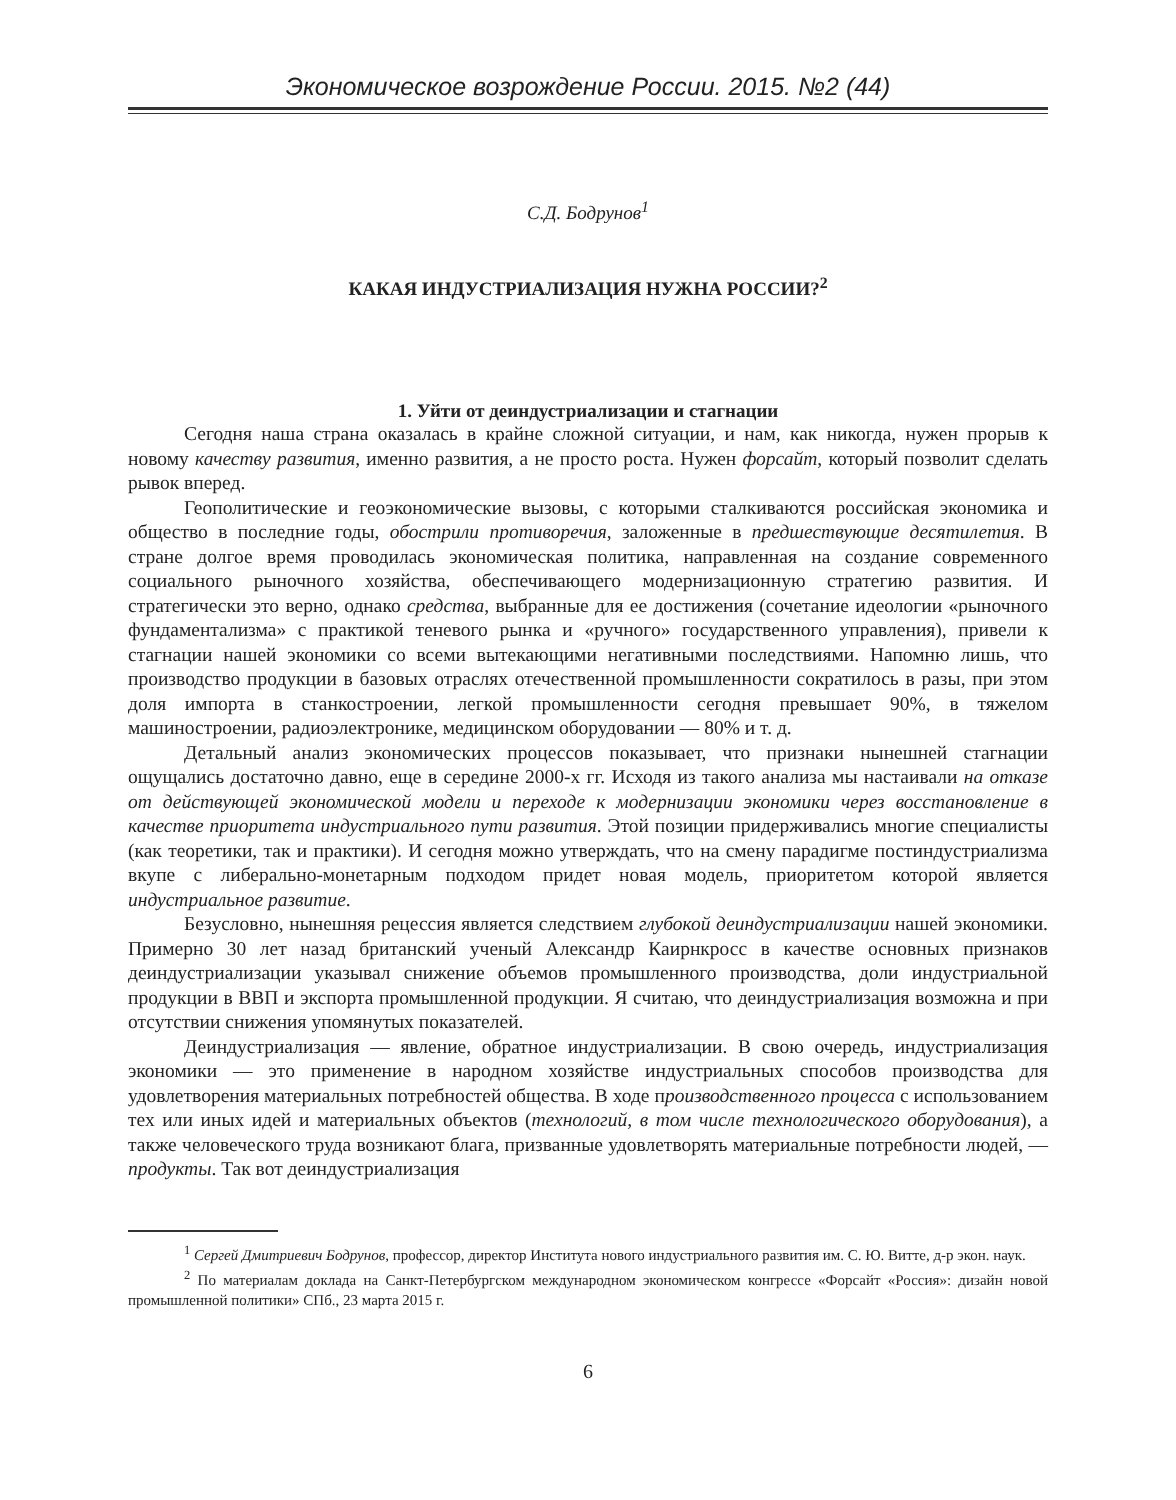Экономическое возрождение России. 2015. №2 (44)
С.Д. Бодрунов<sup>1</sup>
КАКАЯ ИНДУСТРИАЛИЗАЦИЯ НУЖНА РОССИИ?<sup>2</sup>
1. Уйти от деиндустриализации и стагнации
Сегодня наша страна оказалась в крайне сложной ситуации, и нам, как никогда, нужен прорыв к новому качеству развития, именно развития, а не просто роста. Нужен форсайт, который позволит сделать рывок вперед.
Геополитические и геоэкономические вызовы, с которыми сталкиваются российская экономика и общество в последние годы, обострили противоречия, заложенные в предшествующие десятилетия. В стране долгое время проводилась экономическая политика, направленная на создание современного социального рыночного хозяйства, обеспечивающего модернизационную стратегию развития. И стратегически это верно, однако средства, выбранные для ее достижения (сочетание идеологии «рыночного фундаментализма» с практикой теневого рынка и «ручного» государственного управления), привели к стагнации нашей экономики со всеми вытекающими негативными последствиями. Напомню лишь, что производство продукции в базовых отраслях отечественной промышленности сократилось в разы, при этом доля импорта в станкостроении, легкой промышленности сегодня превышает 90%, в тяжелом машиностроении, радиоэлектронике, медицинском оборудовании — 80% и т. д.
Детальный анализ экономических процессов показывает, что признаки нынешней стагнации ощущались достаточно давно, еще в середине 2000-х гг. Исходя из такого анализа мы настаивали на отказе от действующей экономической модели и переходе к модернизации экономики через восстановление в качестве приоритета индустриального пути развития. Этой позиции придерживались многие специалисты (как теоретики, так и практики). И сегодня можно утверждать, что на смену парадигме постиндустриализма вкупе с либерально-монетарным подходом придет новая модель, приоритетом которой является индустриальное развитие.
Безусловно, нынешняя рецессия является следствием глубокой деиндустриализации нашей экономики. Примерно 30 лет назад британский ученый Александр Каирнкросс в качестве основных признаков деиндустриализации указывал снижение объемов промышленного производства, доли индустриальной продукции в ВВП и экспорта промышленной продукции. Я считаю, что деиндустриализация возможна и при отсутствии снижения упомянутых показателей.
Деиндустриализация — явление, обратное индустриализации. В свою очередь, индустриализация экономики — это применение в народном хозяйстве индустриальных способов производства для удовлетворения материальных потребностей общества. В ходе производственного процесса с использованием тех или иных идей и материальных объектов (технологий, в том числе технологического оборудования), а также человеческого труда возникают блага, призванные удовлетворять материальные потребности людей, — продукты. Так вот деиндустриализация
<sup>1</sup> Сергей Дмитриевич Бодрунов, профессор, директор Института нового индустриального развития им. С. Ю. Витте, д-р экон. наук.
<sup>2</sup> По материалам доклада на Санкт-Петербургском международном экономическом конгрессе «Форсайт «Россия»: дизайн новой промышленной политики» СПб., 23 марта 2015 г.
6